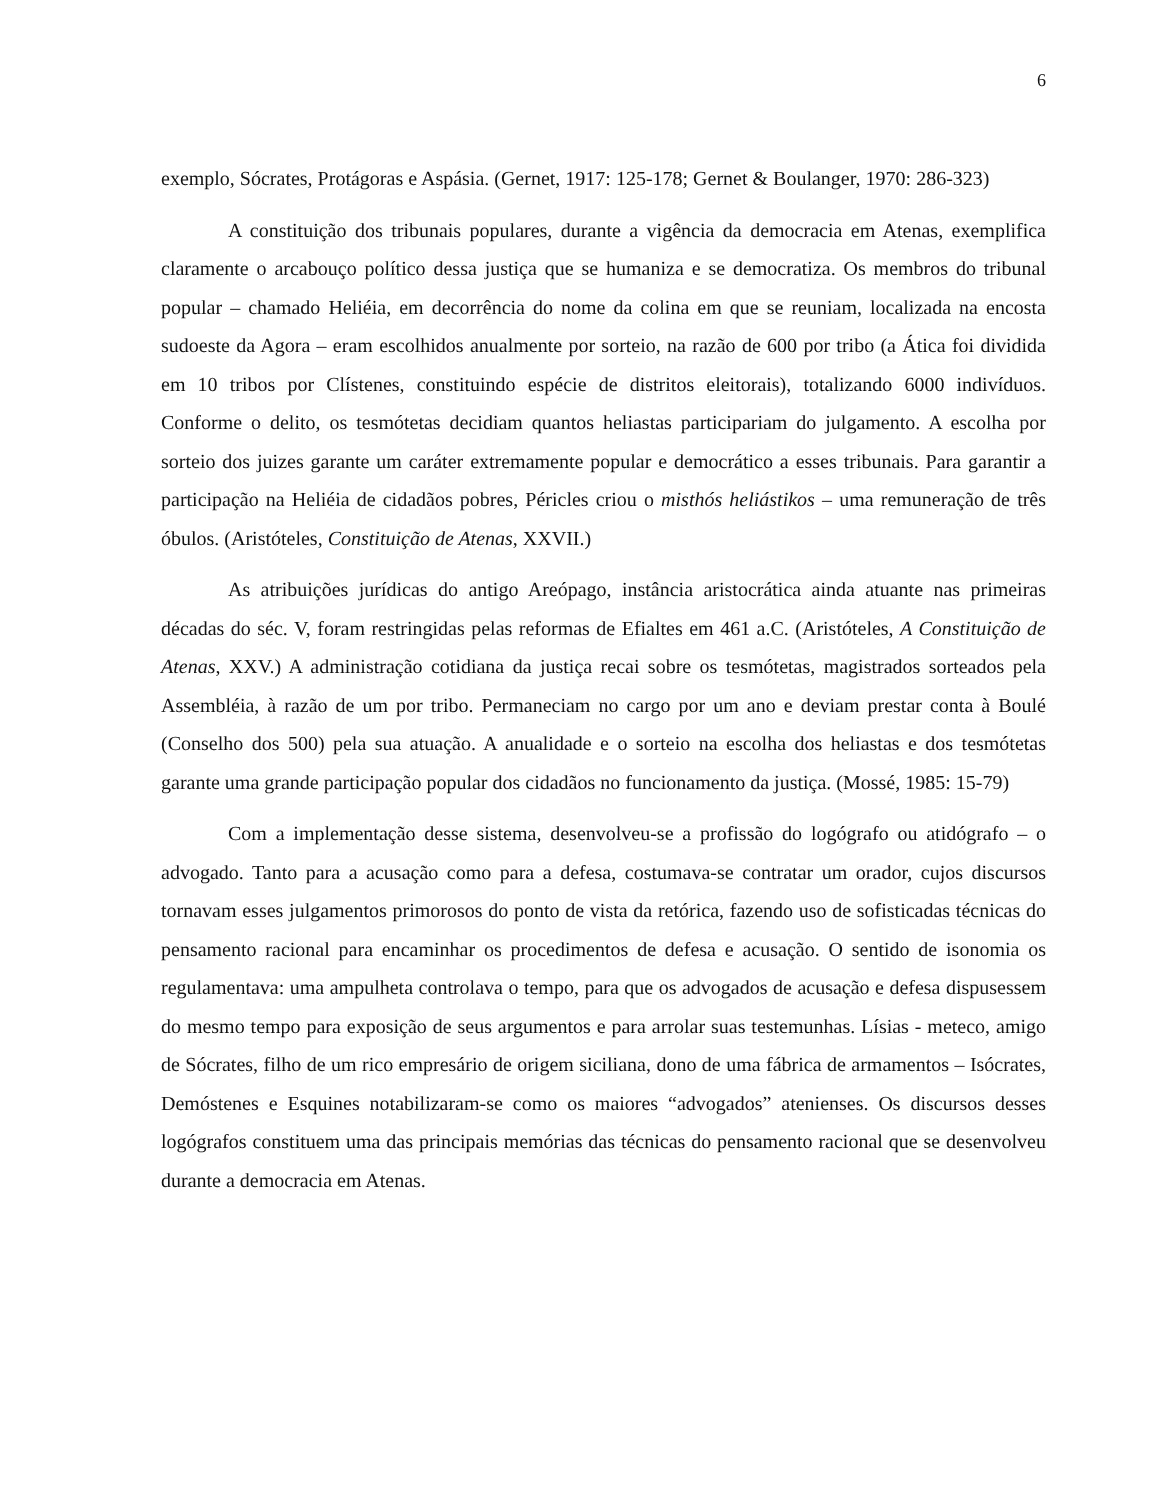6
exemplo, Sócrates, Protágoras e Aspásia. (Gernet, 1917: 125-178; Gernet & Boulanger, 1970: 286-323)
A constituição dos tribunais populares, durante a vigência da democracia em Atenas, exemplifica claramente o arcabouço político dessa justiça que se humaniza e se democratiza. Os membros do tribunal popular – chamado Heliéia, em decorrência do nome da colina em que se reuniam, localizada na encosta sudoeste da Agora – eram escolhidos anualmente por sorteio, na razão de 600 por tribo (a Ática foi dividida em 10 tribos por Clístenes, constituindo espécie de distritos eleitorais), totalizando 6000 indivíduos. Conforme o delito, os tesmótetas decidiam quantos heliastas participariam do julgamento. A escolha por sorteio dos juizes garante um caráter extremamente popular e democrático a esses tribunais. Para garantir a participação na Heliéia de cidadãos pobres, Péricles criou o misthós heliástikos – uma remuneração de três óbulos. (Aristóteles, Constituição de Atenas, XXVII.)
As atribuições jurídicas do antigo Areópago, instância aristocrática ainda atuante nas primeiras décadas do séc. V, foram restringidas pelas reformas de Efialtes em 461 a.C. (Aristóteles, A Constituição de Atenas, XXV.) A administração cotidiana da justiça recai sobre os tesmótetas, magistrados sorteados pela Assembléia, à razão de um por tribo. Permaneciam no cargo por um ano e deviam prestar conta à Boulé (Conselho dos 500) pela sua atuação. A anualidade e o sorteio na escolha dos heliastas e dos tesmótetas garante uma grande participação popular dos cidadãos no funcionamento da justiça. (Mossé, 1985: 15-79)
Com a implementação desse sistema, desenvolveu-se a profissão do logógrafo ou atidógrafo – o advogado. Tanto para a acusação como para a defesa, costumava-se contratar um orador, cujos discursos tornavam esses julgamentos primorosos do ponto de vista da retórica, fazendo uso de sofisticadas técnicas do pensamento racional para encaminhar os procedimentos de defesa e acusação. O sentido de isonomia os regulamentava: uma ampulheta controlava o tempo, para que os advogados de acusação e defesa dispusessem do mesmo tempo para exposição de seus argumentos e para arrolar suas testemunhas. Lísias - meteco, amigo de Sócrates, filho de um rico empresário de origem siciliana, dono de uma fábrica de armamentos – Isócrates, Demóstenes e Esquines notabilizaram-se como os maiores “advogados” atenienses. Os discursos desses logógrafos constituem uma das principais memórias das técnicas do pensamento racional que se desenvolveu durante a democracia em Atenas.